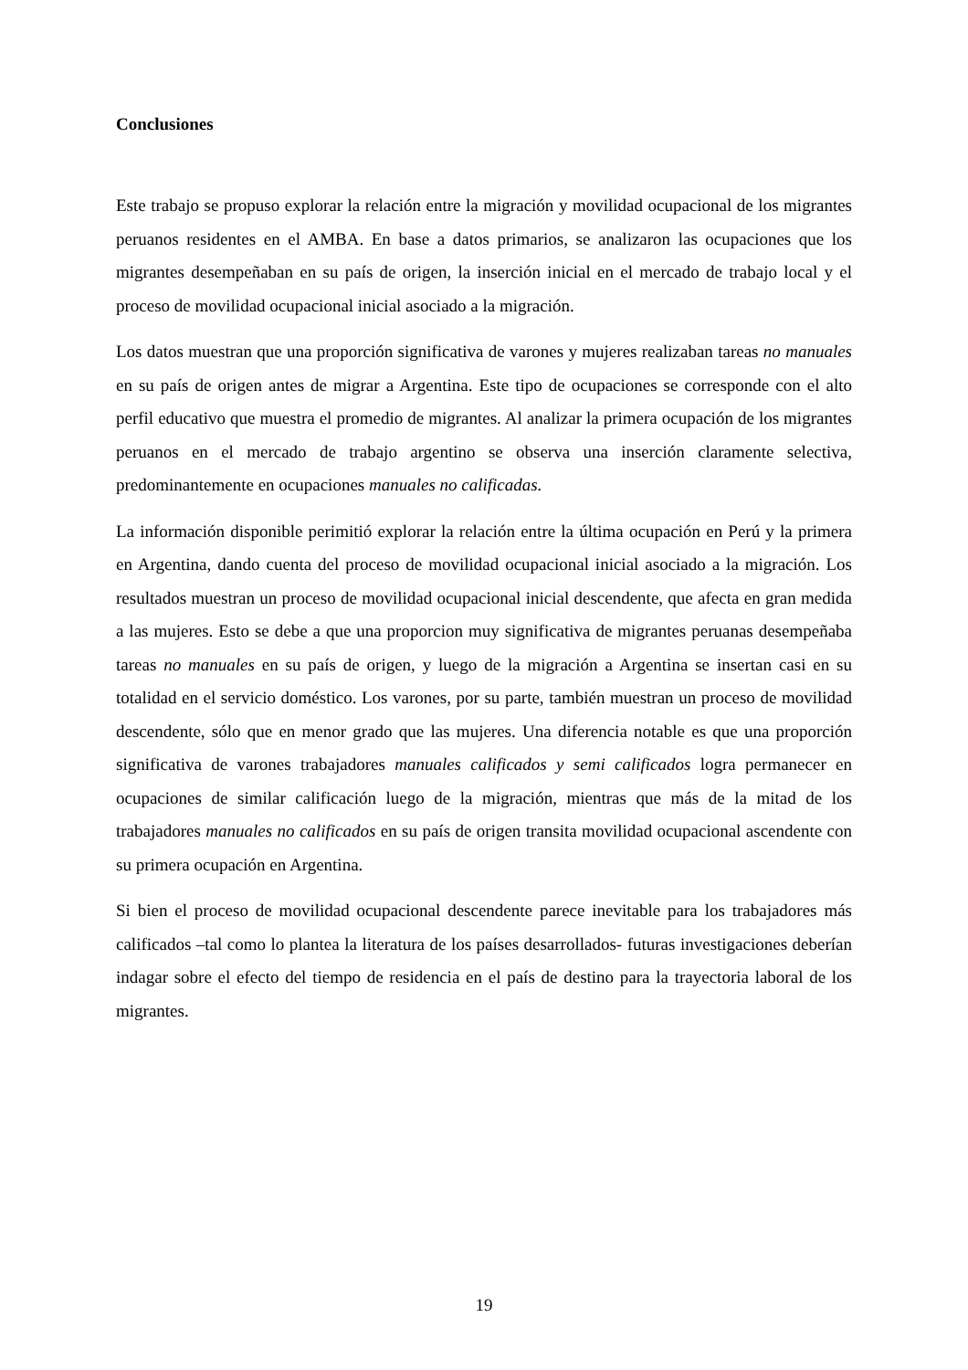Conclusiones
Este trabajo se propuso explorar la relación entre la migración y movilidad ocupacional de los migrantes peruanos residentes en el AMBA. En base a datos primarios, se analizaron las ocupaciones que los migrantes desempeñaban en su país de origen, la inserción inicial en el mercado de trabajo local y el proceso de movilidad ocupacional inicial asociado a la migración.
Los datos muestran que una proporción significativa de varones y mujeres realizaban tareas no manuales en su país de origen antes de migrar a Argentina. Este tipo de ocupaciones se corresponde con el alto perfil educativo que muestra el promedio de migrantes. Al analizar la primera ocupación de los migrantes peruanos en el mercado de trabajo argentino se observa una inserción claramente selectiva, predominantemente en ocupaciones manuales no calificadas.
La información disponible perimitió explorar la relación entre la última ocupación en Perú y la primera en Argentina, dando cuenta del proceso de movilidad ocupacional inicial asociado a la migración. Los resultados muestran un proceso de movilidad ocupacional inicial descendente, que afecta en gran medida a las mujeres. Esto se debe a que una proporcion muy significativa de migrantes peruanas desempeñaba tareas no manuales en su país de origen, y luego de la migración a Argentina se insertan casi en su totalidad en el servicio doméstico. Los varones, por su parte, también muestran un proceso de movilidad descendente, sólo que en menor grado que las mujeres. Una diferencia notable es que una proporción significativa de varones trabajadores manuales calificados y semi calificados logra permanecer en ocupaciones de similar calificación luego de la migración, mientras que más de la mitad de los trabajadores manuales no calificados en su país de origen transita movilidad ocupacional ascendente con su primera ocupación en Argentina.
Si bien el proceso de movilidad ocupacional descendente parece inevitable para los trabajadores más calificados –tal como lo plantea la literatura de los países desarrollados- futuras investigaciones deberían indagar sobre el efecto del tiempo de residencia en el país de destino para la trayectoria laboral de los migrantes.
19